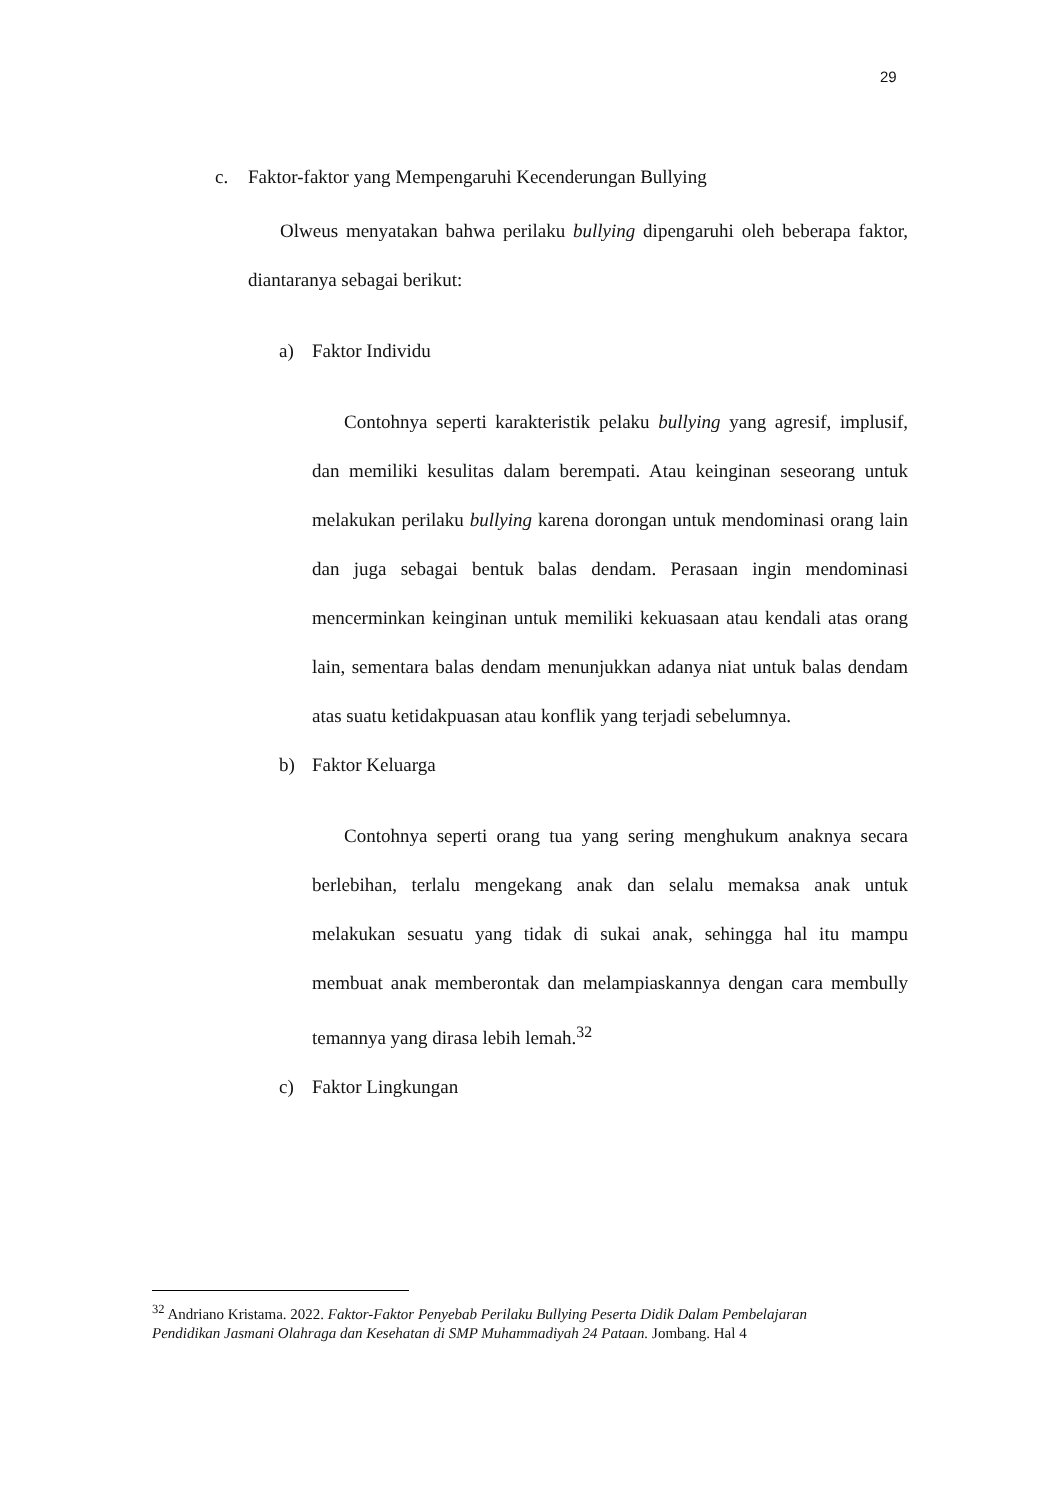29
c. Faktor-faktor yang Mempengaruhi Kecenderungan Bullying
Olweus menyatakan bahwa perilaku bullying dipengaruhi oleh beberapa faktor, diantaranya sebagai berikut:
a) Faktor Individu
Contohnya seperti karakteristik pelaku bullying yang agresif, implusif, dan memiliki kesulitas dalam berempati. Atau keinginan seseorang untuk melakukan perilaku bullying karena dorongan untuk mendominasi orang lain dan juga sebagai bentuk balas dendam. Perasaan ingin mendominasi mencerminkan keinginan untuk memiliki kekuasaan atau kendali atas orang lain, sementara balas dendam menunjukkan adanya niat untuk balas dendam atas suatu ketidakpuasan atau konflik yang terjadi sebelumnya.
b) Faktor Keluarga
Contohnya seperti orang tua yang sering menghukum anaknya secara berlebihan, terlalu mengekang anak dan selalu memaksa anak untuk melakukan sesuatu yang tidak di sukai anak, sehingga hal itu mampu membuat anak memberontak dan melampiaskannya dengan cara membully temannya yang dirasa lebih lemah.<sup>32</sup>
c) Faktor Lingkungan
<sup>32</sup> Andriano Kristama. 2022. Faktor-Faktor Penyebab Perilaku Bullying Peserta Didik Dalam Pembelajaran Pendidikan Jasmani Olahraga dan Kesehatan di SMP Muhammadiyah 24 Pataan. Jombang. Hal 4